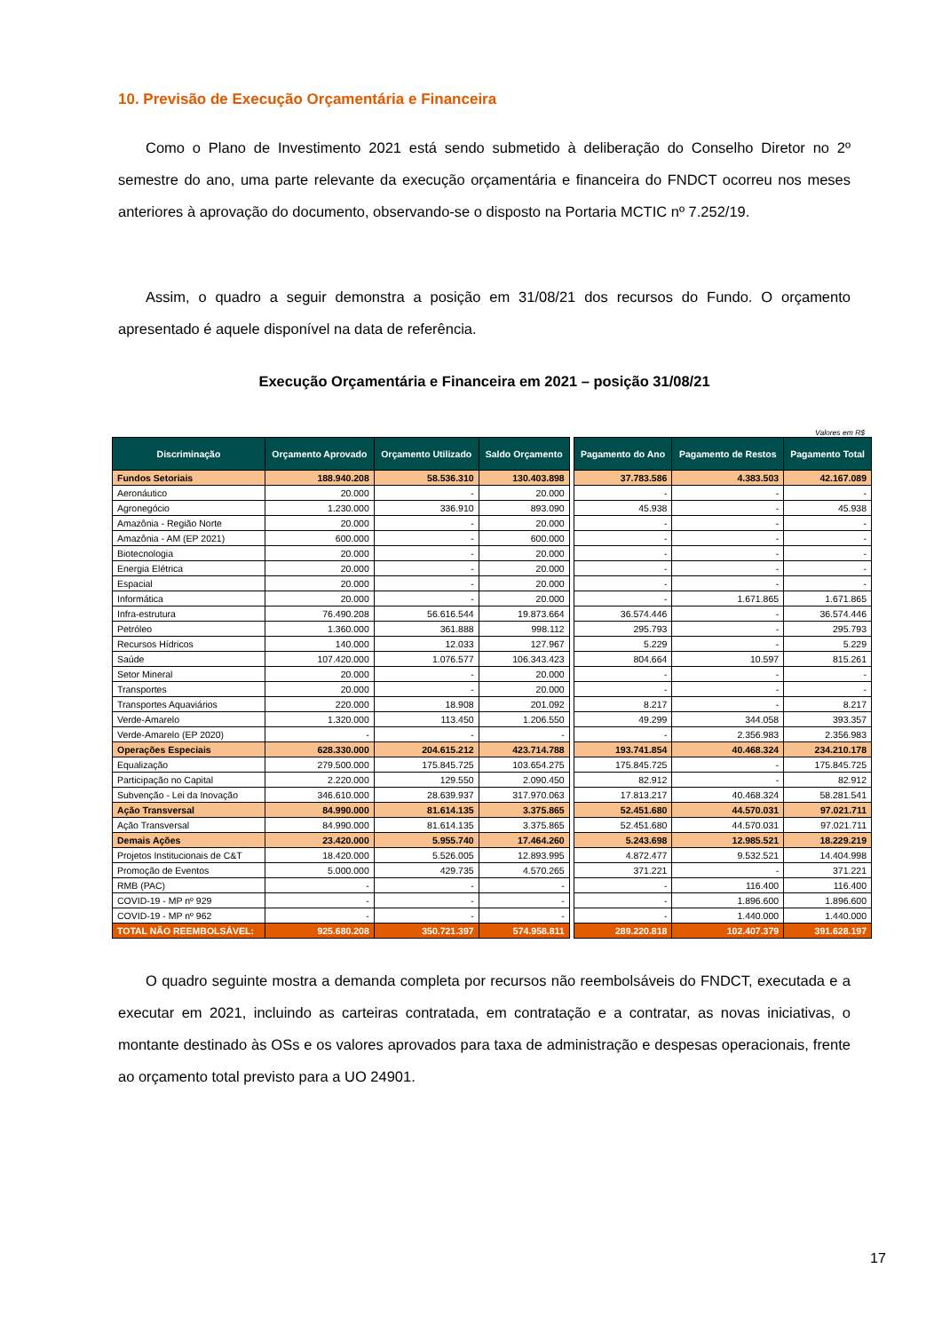10. Previsão de Execução Orçamentária e Financeira
Como o Plano de Investimento 2021 está sendo submetido à deliberação do Conselho Diretor no 2º semestre do ano, uma parte relevante da execução orçamentária e financeira do FNDCT ocorreu nos meses anteriores à aprovação do documento, observando-se o disposto na Portaria MCTIC nº 7.252/19.
Assim, o quadro a seguir demonstra a posição em 31/08/21 dos recursos do Fundo. O orçamento apresentado é aquele disponível na data de referência.
Execução Orçamentária e Financeira em 2021 – posição 31/08/21
Valores em R$
| Discriminação | Orçamento Aprovado | Orçamento Utilizado | Saldo Orçamento | | Pagamento do Ano | Pagamento de Restos | Pagamento Total |
| --- | --- | --- | --- | --- | --- | --- | --- |
| Fundos Setoriais | 188.940.208 | 58.536.310 | 130.403.898 | | 37.783.586 | 4.383.503 | 42.167.089 |
| Aeronáutico | 20.000 | - | 20.000 | | - | - | - |
| Agronegócio | 1.230.000 | 336.910 | 893.090 | | 45.938 | - | 45.938 |
| Amazônia - Região Norte | 20.000 | - | 20.000 | | - | - | - |
| Amazônia - AM (EP 2021) | 600.000 | - | 600.000 | | - | - | - |
| Biotecnologia | 20.000 | - | 20.000 | | - | - | - |
| Energia Elétrica | 20.000 | - | 20.000 | | - | - | - |
| Espacial | 20.000 | - | 20.000 | | - | - | - |
| Informática | 20.000 | - | 20.000 | | - | 1.671.865 | 1.671.865 |
| Infra-estrutura | 76.490.208 | 56.616.544 | 19.873.664 | | 36.574.446 | - | 36.574.446 |
| Petróleo | 1.360.000 | 361.888 | 998.112 | | 295.793 | - | 295.793 |
| Recursos Hídricos | 140.000 | 12.033 | 127.967 | | 5.229 | - | 5.229 |
| Saúde | 107.420.000 | 1.076.577 | 106.343.423 | | 804.664 | 10.597 | 815.261 |
| Setor Mineral | 20.000 | - | 20.000 | | - | - | - |
| Transportes | 20.000 | - | 20.000 | | - | - | - |
| Transportes Aquaviários | 220.000 | 18.908 | 201.092 | | 8.217 | - | 8.217 |
| Verde-Amarelo | 1.320.000 | 113.450 | 1.206.550 | | 49.299 | 344.058 | 393.357 |
| Verde-Amarelo (EP 2020) | - | - | - | | - | 2.356.983 | 2.356.983 |
| Operações Especiais | 628.330.000 | 204.615.212 | 423.714.788 | | 193.741.854 | 40.468.324 | 234.210.178 |
| Equalização | 279.500.000 | 175.845.725 | 103.654.275 | | 175.845.725 | - | 175.845.725 |
| Participação no Capital | 2.220.000 | 129.550 | 2.090.450 | | 82.912 | - | 82.912 |
| Subvenção - Lei da Inovação | 346.610.000 | 28.639.937 | 317.970.063 | | 17.813.217 | 40.468.324 | 58.281.541 |
| Ação Transversal | 84.990.000 | 81.614.135 | 3.375.865 | | 52.451.680 | 44.570.031 | 97.021.711 |
| Ação Transversal | 84.990.000 | 81.614.135 | 3.375.865 | | 52.451.680 | 44.570.031 | 97.021.711 |
| Demais Ações | 23.420.000 | 5.955.740 | 17.464.260 | | 5.243.698 | 12.985.521 | 18.229.219 |
| Projetos Institucionais de C&T | 18.420.000 | 5.526.005 | 12.893.995 | | 4.872.477 | 9.532.521 | 14.404.998 |
| Promoção de Eventos | 5.000.000 | 429.735 | 4.570.265 | | 371.221 | - | 371.221 |
| RMB (PAC) | - | - | - | | - | 116.400 | 116.400 |
| COVID-19 - MP nº 929 | - | - | - | | - | 1.896.600 | 1.896.600 |
| COVID-19 - MP nº 962 | - | - | - | | - | 1.440.000 | 1.440.000 |
| TOTAL NÃO REEMBOLSÁVEL: | 925.680.208 | 350.721.397 | 574.958.811 | | 289.220.818 | 102.407.379 | 391.628.197 |
O quadro seguinte mostra a demanda completa por recursos não reembolsáveis do FNDCT, executada e a executar em 2021, incluindo as carteiras contratada, em contratação e a contratar, as novas iniciativas, o montante destinado às OSs e os valores aprovados para taxa de administração e despesas operacionais, frente ao orçamento total previsto para a UO 24901.
17